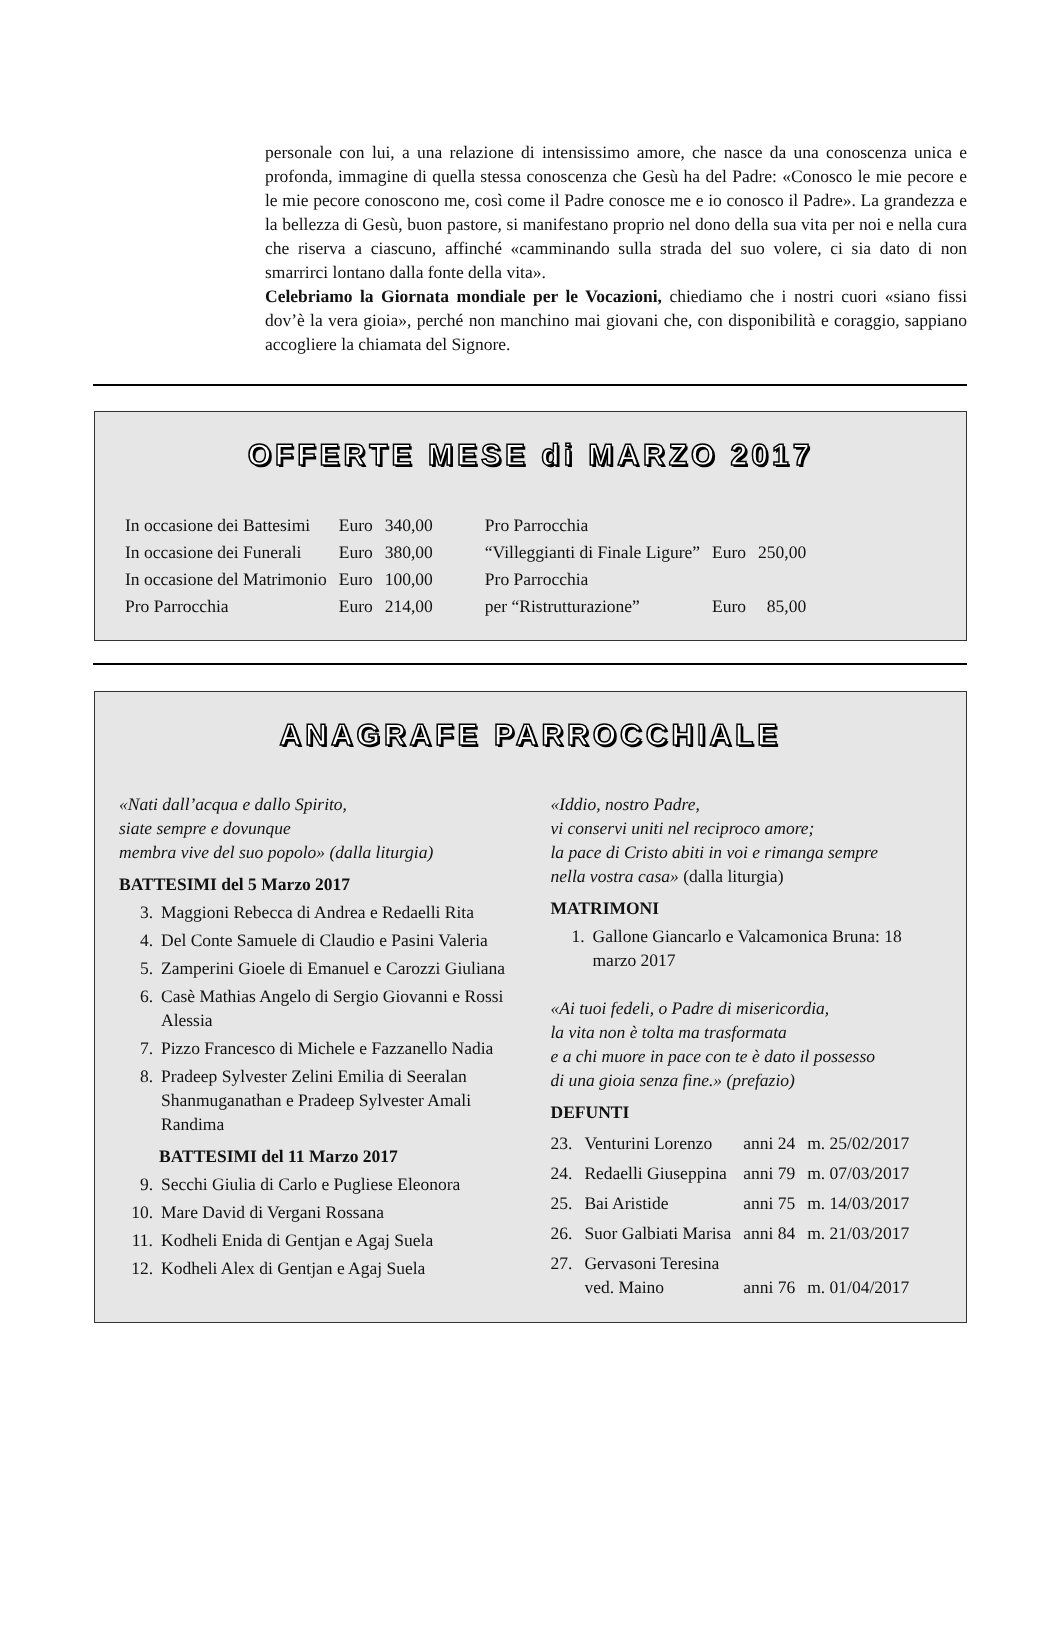personale con lui, a una relazione di intensissimo amore, che nasce da una conoscenza unica e profonda, immagine di quella stessa conoscenza che Gesù ha del Padre: «Conosco le mie pecore e le mie pecore conoscono me, così come il Padre conosce me e io conosco il Padre». La grandezza e la bellezza di Gesù, buon pastore, si manifestano proprio nel dono della sua vita per noi e nella cura che riserva a ciascuno, affinché «camminando sulla strada del suo volere, ci sia dato di non smarrirci lontano dalla fonte della vita».
Celebriamo la Giornata mondiale per le Vocazioni, chiediamo che i nostri cuori «siano fissi dov’è la vera gioia», perché non manchino mai giovani che, con disponibilità e coraggio, sappiano accogliere la chiamata del Signore.
OFFERTE MESE di MARZO 2017
| In occasione dei Battesimi | Euro | 340,00 |
| In occasione dei Funerali | Euro | 380,00 |
| In occasione del Matrimonio | Euro | 100,00 |
| Pro Parrocchia | Euro | 214,00 |
| Pro Parrocchia | | |
| “Villeggianti di Finale Ligure” | Euro | 250,00 |
| Pro Parrocchia | | |
| per “Ristrutturazione” | Euro | 85,00 |
ANAGRAFE PARROCCHIALE
«Nati dall’acqua e dallo Spirito,
siate sempre e dovunque
membra vive del suo popolo» (dalla liturgia)
BATTESIMI del 5 Marzo 2017
3. Maggioni Rebecca di Andrea e Redaelli Rita
4. Del Conte Samuele di Claudio e Pasini Valeria
5. Zamperini Gioele di Emanuel e Carozzi Giuliana
6. Casè Mathias Angelo di Sergio Giovanni e Rossi Alessia
7. Pizzo Francesco di Michele e Fazzanello Nadia
8. Pradeep Sylvester Zelini Emilia di Seeralan Shanmuganathan e Pradeep Sylvester Amali Randima
BATTESIMI del 11 Marzo 2017
9. Secchi Giulia di Carlo e Pugliese Eleonora
10. Mare David di Vergani Rossana
11. Kodheli Enida di Gentjan e Agaj Suela
12. Kodheli Alex di Gentjan e Agaj Suela
«Iddio, nostro Padre,
vi conservi uniti nel reciproco amore;
la pace di Cristo abiti in voi e rimanga sempre
nella vostra casa» (dalla liturgia)
MATRIMONI
1. Gallone Giancarlo e Valcamonica Bruna: 18 marzo 2017
«Ai tuoi fedeli, o Padre di misericordia,
la vita non è tolta ma trasformata
e a chi muore in pace con te è dato il possesso
di una gioia senza fine.» (prefazio)
DEFUNTI
| 23. | Venturini Lorenzo | anni 24 | m. 25/02/2017 |
| 24. | Redaelli Giuseppina | anni 79 | m. 07/03/2017 |
| 25. | Bai Aristide | anni 75 | m. 14/03/2017 |
| 26. | Suor Galbiati Marisa | anni 84 | m. 21/03/2017 |
| 27. | Gervasoni Teresina ved. Maino | anni 76 | m. 01/04/2017 |